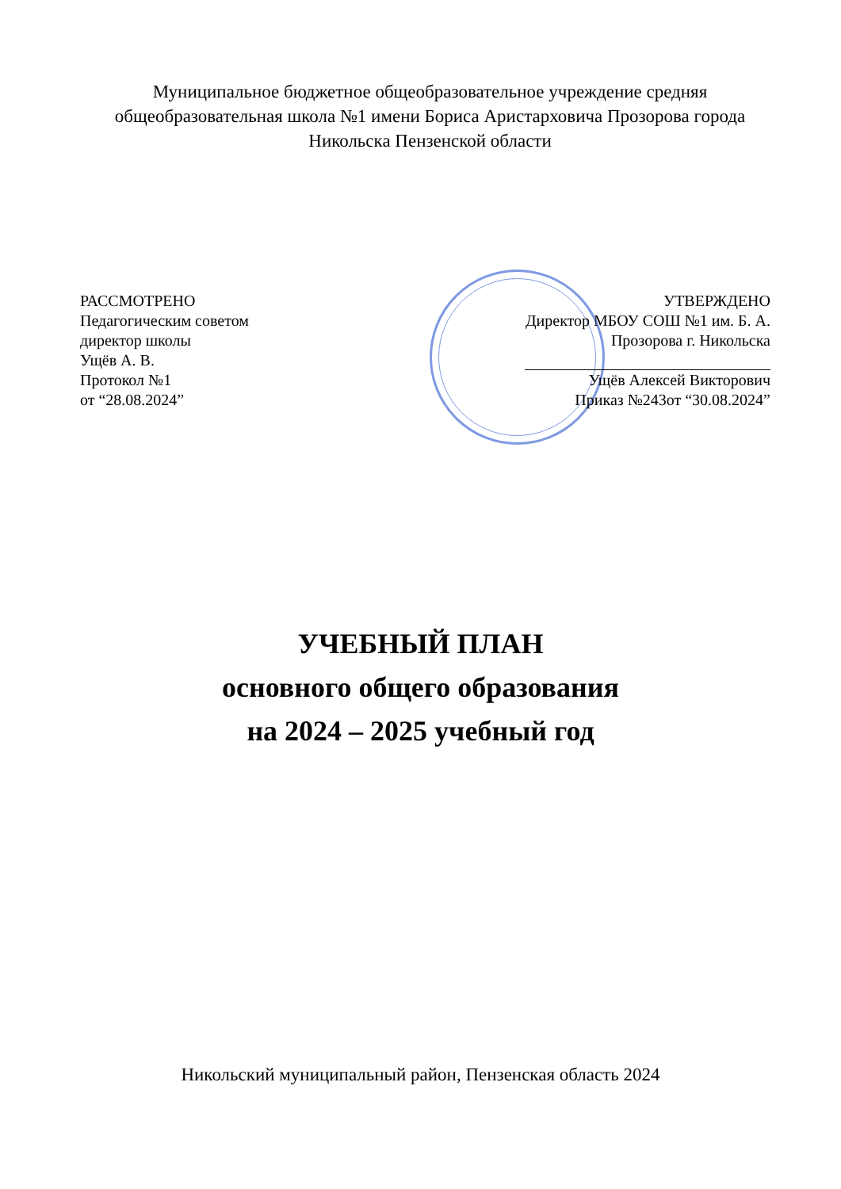Муниципальное бюджетное общеобразовательное учреждение средняя общеобразовательная школа №1 имени Бориса Аристарховича Прозорова города Никольска Пензенской области
РАССМОТРЕНО
Педагогическим советом
директор школы
Ущёв А. В.
Протокол №1
от “28.08.2024”
УТВЕРЖДЕНО
Директор МБОУ СОШ №1 им. Б. А.
Прозорова г. Никольска
Ущёв Алексей Викторович
Приказ №243от “30.08.2024”
УЧЕБНЫЙ ПЛАН
основного общего образования
на 2024 – 2025 учебный год
Никольский муниципальный район, Пензенская область 2024